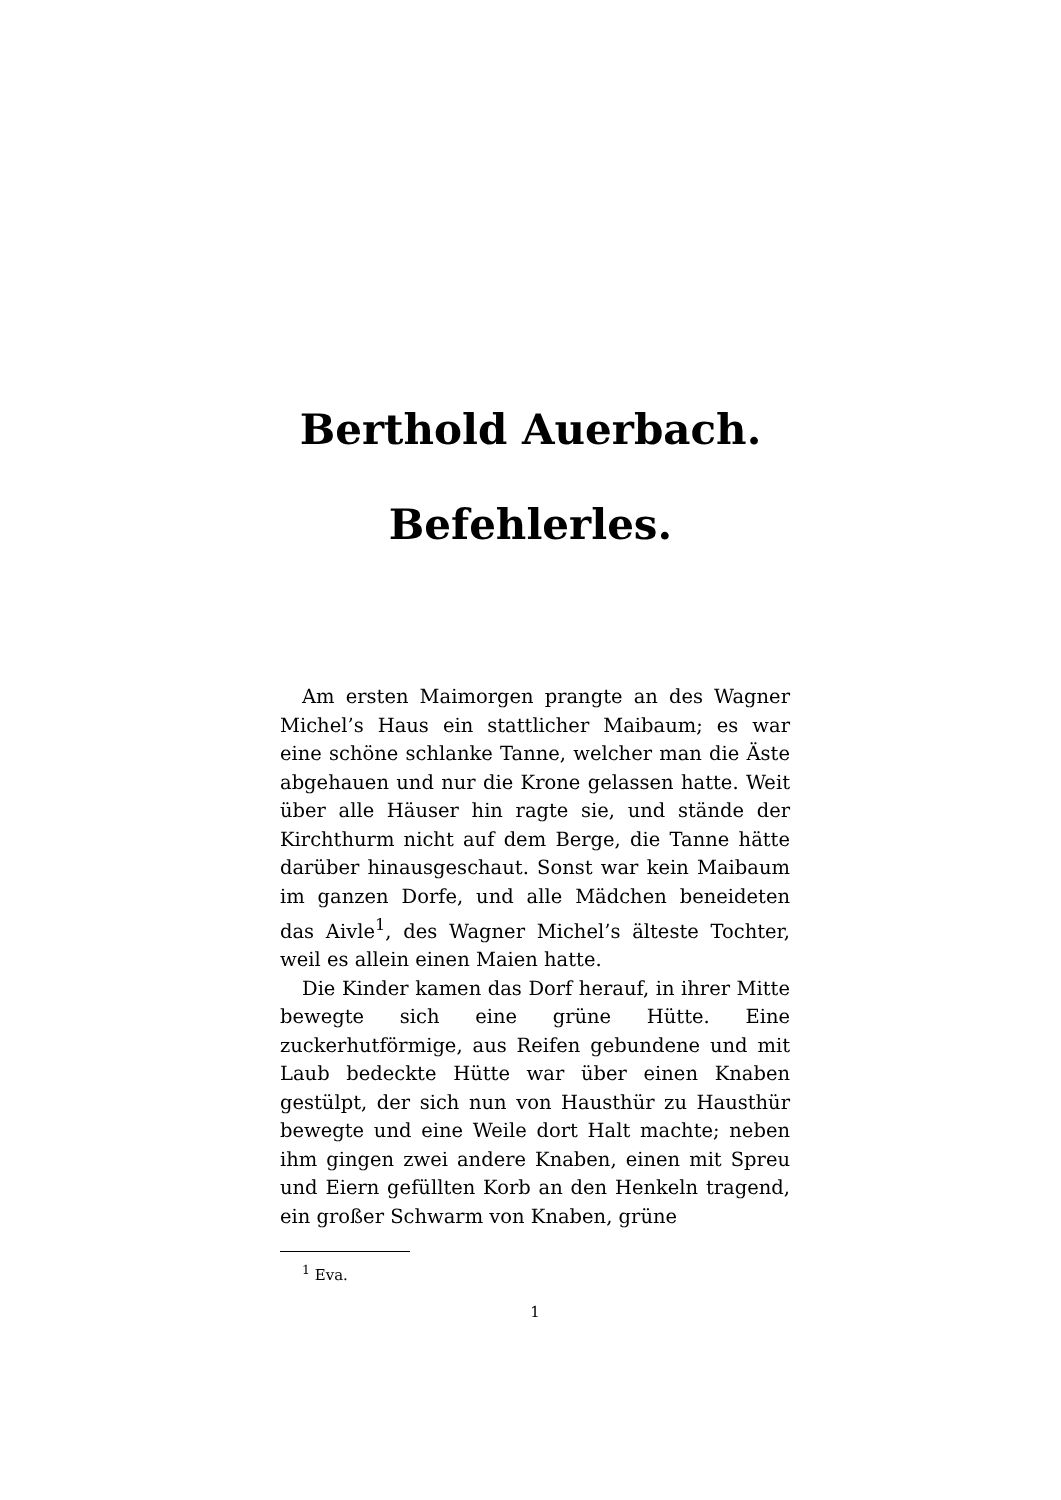Berthold Auerbach.
Befehlerles.
Am ersten Maimorgen prangte an des Wagner Michel’s Haus ein stattlicher Maibaum; es war eine schöne schlanke Tanne, welcher man die Äste abgehauen und nur die Krone gelassen hatte. Weit über alle Häuser hin ragte sie, und stände der Kirchthurm nicht auf dem Berge, die Tanne hätte darüber hinausgeschaut. Sonst war kein Maibaum im ganzen Dorfe, und alle Mädchen beneideten das Aivle<sup>1</sup>, des Wagner Michel’s älteste Tochter, weil es allein einen Maien hatte.
Die Kinder kamen das Dorf herauf, in ihrer Mitte bewegte sich eine grüne Hütte. Eine zuckerhutförmige, aus Reifen gebundene und mit Laub bedeckte Hütte war über einen Knaben gestülpt, der sich nun von Hausthür zu Hausthür bewegte und eine Weile dort Halt machte; neben ihm gingen zwei andere Knaben, einen mit Spreu und Eiern gefüllten Korb an den Henkeln tragend, ein großer Schwarm von Knaben, grüne
<sup>1</sup> Eva.
1